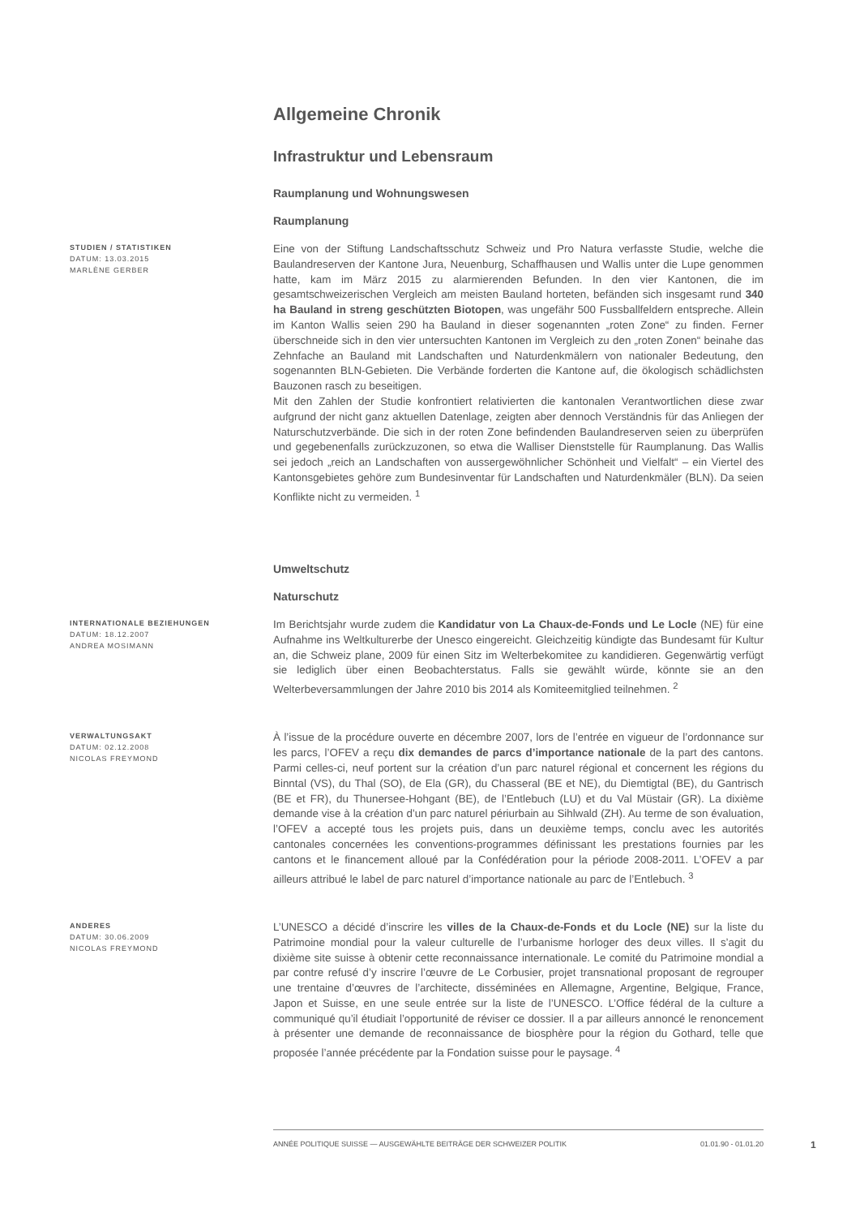Allgemeine Chronik
Infrastruktur und Lebensraum
Raumplanung und Wohnungswesen
Raumplanung
STUDIEN / STATISTIKEN
DATUM: 13.03.2015
MARLÈNE GERBER
Eine von der Stiftung Landschaftsschutz Schweiz und Pro Natura verfasste Studie, welche die Baulandreserven der Kantone Jura, Neuenburg, Schaffhausen und Wallis unter die Lupe genommen hatte, kam im März 2015 zu alarmierenden Befunden. In den vier Kantonen, die im gesamtschweizerischen Vergleich am meisten Bauland horteten, befänden sich insgesamt rund 340 ha Bauland in streng geschützten Biotopen, was ungefähr 500 Fussballfeldern entspreche. Allein im Kanton Wallis seien 290 ha Bauland in dieser sogenannten „roten Zone“ zu finden. Ferner überschneide sich in den vier untersuchten Kantonen im Vergleich zu den „roten Zonen“ beinahe das Zehnfache an Bauland mit Landschaften und Naturdenkmälern von nationaler Bedeutung, den sogenannten BLN-Gebieten. Die Verbände forderten die Kantone auf, die ökologisch schädlichsten Bauzonen rasch zu beseitigen.
Mit den Zahlen der Studie konfrontiert relativierten die kantonalen Verantwortlichen diese zwar aufgrund der nicht ganz aktuellen Datenlage, zeigten aber dennoch Verständnis für das Anliegen der Naturschutzverbände. Die sich in der roten Zone befindenden Baulandreserven seien zu überprüfen und gegebenenfalls zurückzuzonen, so etwa die Walliser Dienststelle für Raumplanung. Das Wallis sei jedoch „reich an Landschaften von aussergewöhnlicher Schönheit und Vielfalt“ – ein Viertel des Kantonsgebietes gehöre zum Bundesinventar für Landschaften und Naturdenkmäler (BLN). Da seien Konflikte nicht zu vermeiden. <sup>1</sup>
Umweltschutz
Naturschutz
INTERNATIONALE BEZIEHUNGEN
DATUM: 18.12.2007
ANDREA MOSIMANN
Im Berichtsjahr wurde zudem die Kandidatur von La Chaux-de-Fonds und Le Locle (NE) für eine Aufnahme ins Weltkulturerbe der Unesco eingereicht. Gleichzeitig kündigte das Bundesamt für Kultur an, die Schweiz plane, 2009 für einen Sitz im Welterbekomitee zu kandidieren. Gegenwärtig verfügt sie lediglich über einen Beobachterstatus. Falls sie gewählt würde, könnte sie an den Welterbeversammlungen der Jahre 2010 bis 2014 als Komiteemitglied teilnehmen. <sup>2</sup>
VERWALTUNGSAKT
DATUM: 02.12.2008
NICOLAS FREYMOND
À l’issue de la procédure ouverte en décembre 2007, lors de l’entrée en vigueur de l’ordonnance sur les parcs, l’OFEV a reçu dix demandes de parcs d’importance nationale de la part des cantons. Parmi celles-ci, neuf portent sur la création d’un parc naturel régional et concernent les régions du Binntal (VS), du Thal (SO), de Ela (GR), du Chasseral (BE et NE), du Diemtigtal (BE), du Gantrisch (BE et FR), du Thunersee-Hohgant (BE), de l’Entlebuch (LU) et du Val Müstair (GR). La dixième demande vise à la création d’un parc naturel périurbain au Sihlwald (ZH). Au terme de son évaluation, l’OFEV a accepté tous les projets puis, dans un deuxième temps, conclu avec les autorités cantonales concernées les conventions-programmes définissant les prestations fournies par les cantons et le financement alloué par la Confédération pour la période 2008-2011. L’OFEV a par ailleurs attribué le label de parc naturel d’importance nationale au parc de l’Entlebuch. <sup>3</sup>
ANDERES
DATUM: 30.06.2009
NICOLAS FREYMOND
L’UNESCO a décidé d’inscrire les villes de la Chaux-de-Fonds et du Locle (NE) sur la liste du Patrimoine mondial pour la valeur culturelle de l’urbanisme horloger des deux villes. Il s’agit du dixième site suisse à obtenir cette reconnaissance internationale. Le comité du Patrimoine mondial a par contre refusé d’y inscrire l’œuvre de Le Corbusier, projet transnational proposant de regrouper une trentaine d’œuvres de l’architecte, disséminées en Allemagne, Argentine, Belgique, France, Japon et Suisse, en une seule entrée sur la liste de l’UNESCO. L’Office fédéral de la culture a communiqué qu’il étudiait l’opportunité de réviser ce dossier. Il a par ailleurs annoncé le renoncement à présenter une demande de reconnaissance de biosphère pour la région du Gothard, telle que proposée l’année précédente par la Fondation suisse pour le paysage. <sup>4</sup>
ANNÉE POLITIQUE SUISSE — AUSGEWÄHLTE BEITRÄGE DER SCHWEIZER POLITIK 01.01.90 - 01.01.20
1